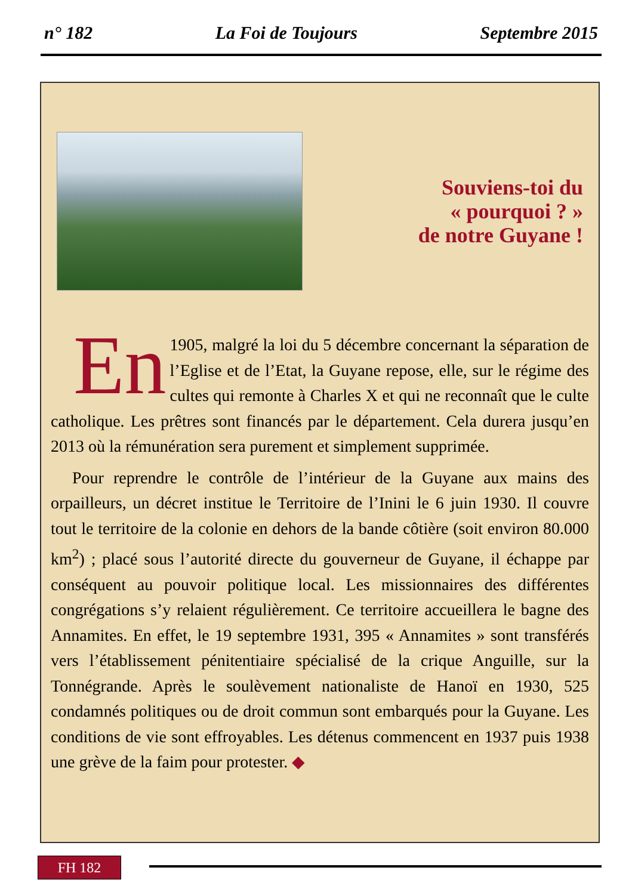n° 182 La Foi de Toujours Septembre 2015
Souviens-toi du
« pourquoi ? »
de notre Guyane !
En 1905, malgré la loi du 5 décembre concernant la séparation de l’Eglise et de l’Etat, la Guyane repose, elle, sur le régime des cultes qui remonte à Charles X et qui ne reconnaît que le culte catholique. Les prêtres sont financés par le département. Cela durera jusqu’en 2013 où la rémunération sera purement et simplement supprimée.
Pour reprendre le contrôle de l’intérieur de la Guyane aux mains des orpailleurs, un décret institue le Territoire de l’Inini le 6 juin 1930. Il couvre tout le territoire de la colonie en dehors de la bande côtière (soit environ 80.000 km<sup>2</sup>) ; placé sous l’autorité directe du gouverneur de Guyane, il échappe par conséquent au pouvoir politique local. Les missionnaires des différentes congrégations s’y relaient régulièrement. Ce territoire accueillera le bagne des Annamites. En effet, le 19 septembre 1931, 395 « Annamites » sont transférés vers l’établissement pénitentiaire spécialisé de la crique Anguille, sur la Tonnégrande. Après le soulèvement nationaliste de Hanoï en 1930, 525 condamnés politiques ou de droit commun sont embarqués pour la Guyane. Les conditions de vie sont effroyables. Les détenus commencent en 1937 puis 1938 une grève de la faim pour protester. ◆
FH 182